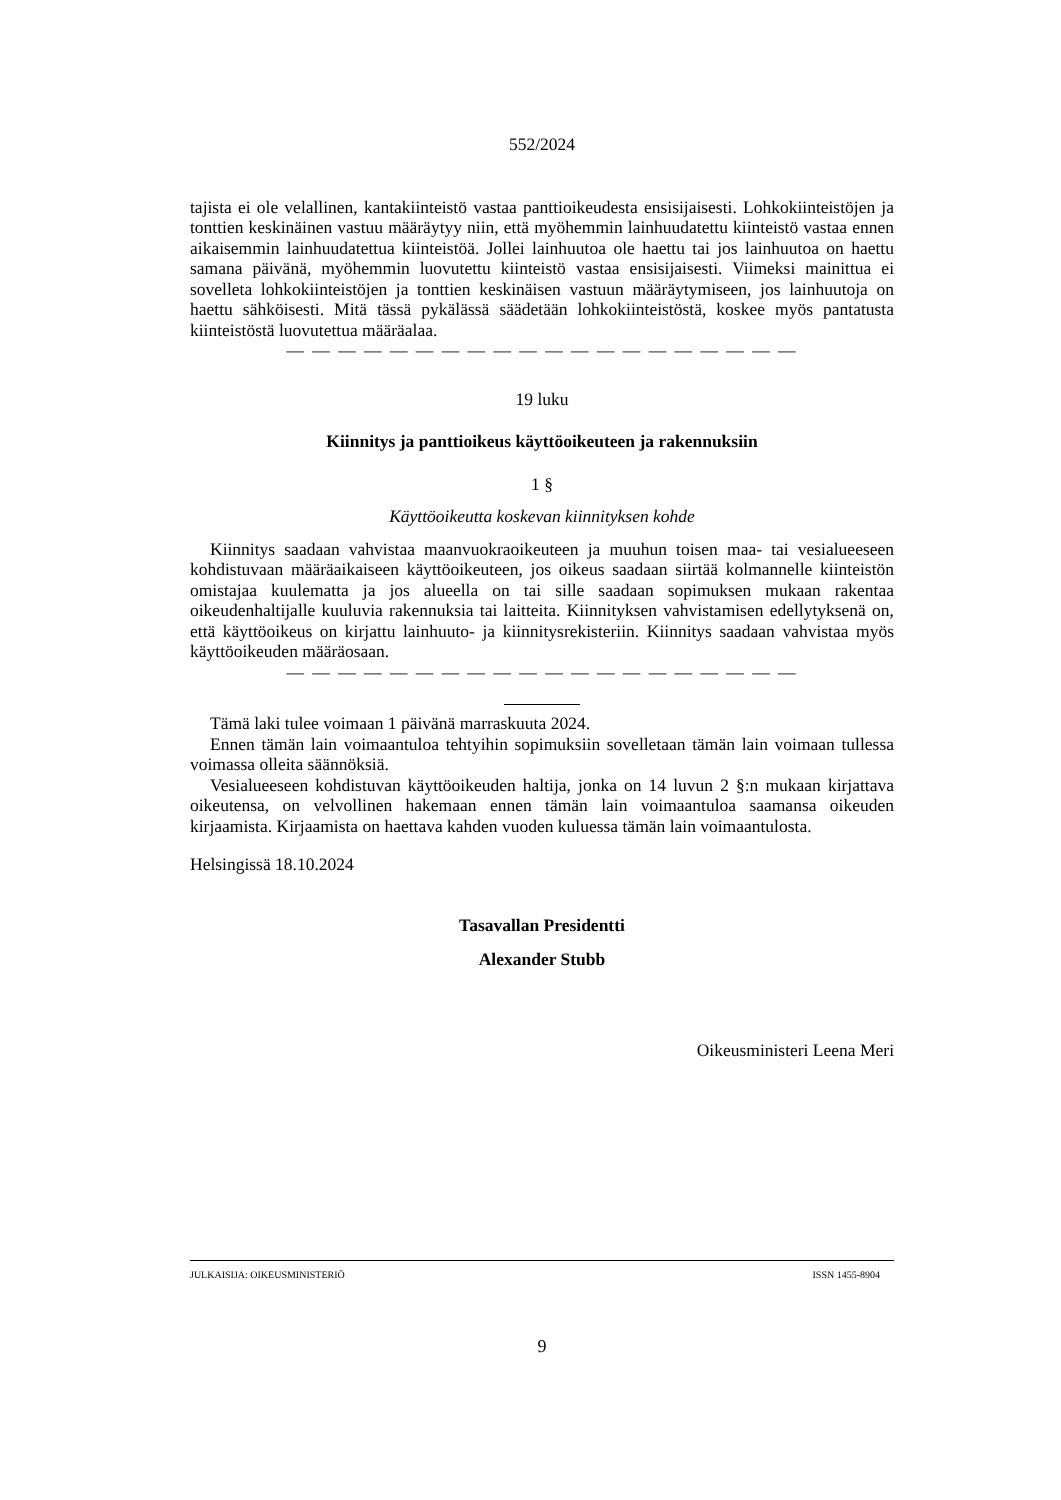552/2024
tajista ei ole velallinen, kantakiinteistö vastaa panttioikeudesta ensisijaisesti. Lohkokiinteistöjen ja tonttien keskinäinen vastuu määräytyy niin, että myöhemmin lainhuudatettu kiinteistö vastaa ennen aikaisemmin lainhuudatettua kiinteistöä. Jollei lainhuutoa ole haettu tai jos lainhuutoa on haettu samana päivänä, myöhemmin luovutettu kiinteistö vastaa ensisijaisesti. Viimeksi mainittua ei sovelleta lohkokiinteistöjen ja tonttien keskinäisen vastuun määräytymiseen, jos lainhuutoja on haettu sähköisesti. Mitä tässä pykälässä säädetään lohkokiinteistöstä, koskee myös pantatusta kiinteistöstä luovutettua määräalaa.
— — — — — — — — — — — — — — — — — — — —
19 luku
Kiinnitys ja panttioikeus käyttöoikeuteen ja rakennuksiin
1 §
Käyttöoikeutta koskevan kiinnityksen kohde
Kiinnitys saadaan vahvistaa maanvuokraoikeuteen ja muuhun toisen maa- tai vesialueeseen kohdistuvaan määräaikaiseen käyttöoikeuteen, jos oikeus saadaan siirtää kolmannelle kiinteistön omistajaa kuulematta ja jos alueella on tai sille saadaan sopimuksen mukaan rakentaa oikeudenhaltijalle kuuluvia rakennuksia tai laitteita. Kiinnityksen vahvistamisen edellytyksenä on, että käyttöoikeus on kirjattu lainhuuto- ja kiinnitysrekisteriin. Kiinnitys saadaan vahvistaa myös käyttöoikeuden määräosaan.
— — — — — — — — — — — — — — — — — — — —
Tämä laki tulee voimaan 1 päivänä marraskuuta 2024.
Ennen tämän lain voimaantuloa tehtyihin sopimuksiin sovelletaan tämän lain voimaan tullessa voimassa olleita säännöksiä.
Vesialueeseen kohdistuvan käyttöoikeuden haltija, jonka on 14 luvun 2 §:n mukaan kirjattava oikeutensa, on velvollinen hakemaan ennen tämän lain voimaantuloa saamansa oikeuden kirjaamista. Kirjaamista on haettava kahden vuoden kuluessa tämän lain voimaantulosta.
Helsingissä 18.10.2024
Tasavallan Presidentti
Alexander Stubb
Oikeusministeri Leena Meri
JULKAISIJA: OIKEUSMINISTERIÖ ISSN 1455-8904
9